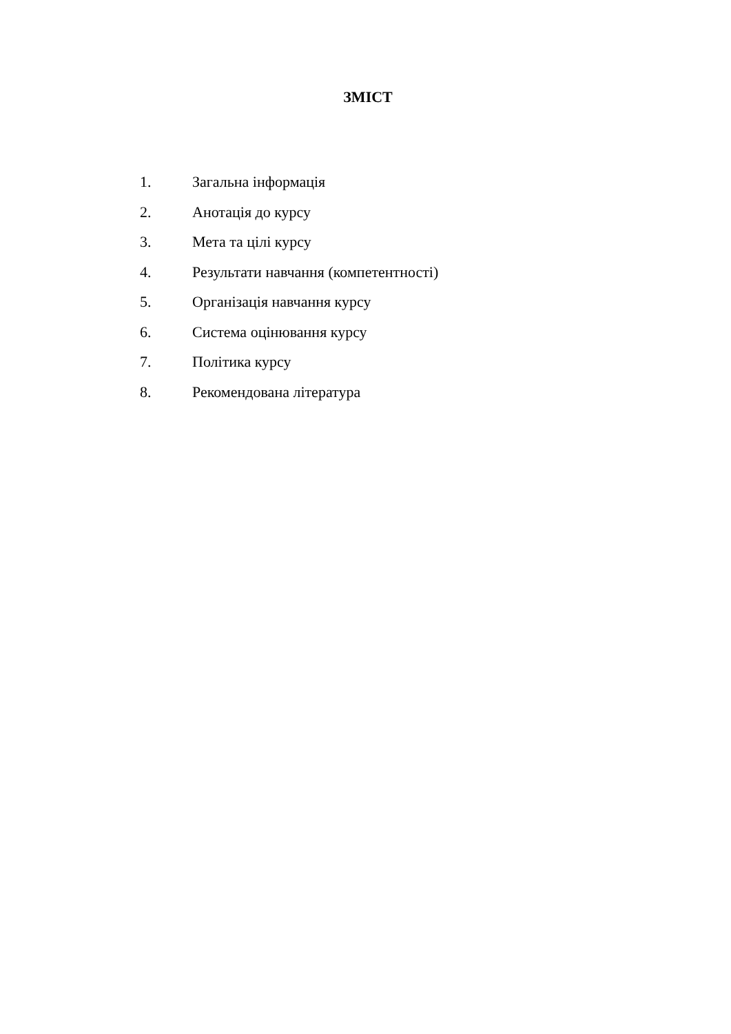ЗМІСТ
1. Загальна інформація
2. Анотація до курсу
3. Мета та цілі курсу
4. Результати навчання (компетентності)
5. Організація навчання курсу
6. Система оцінювання курсу
7. Політика курсу
8. Рекомендована література